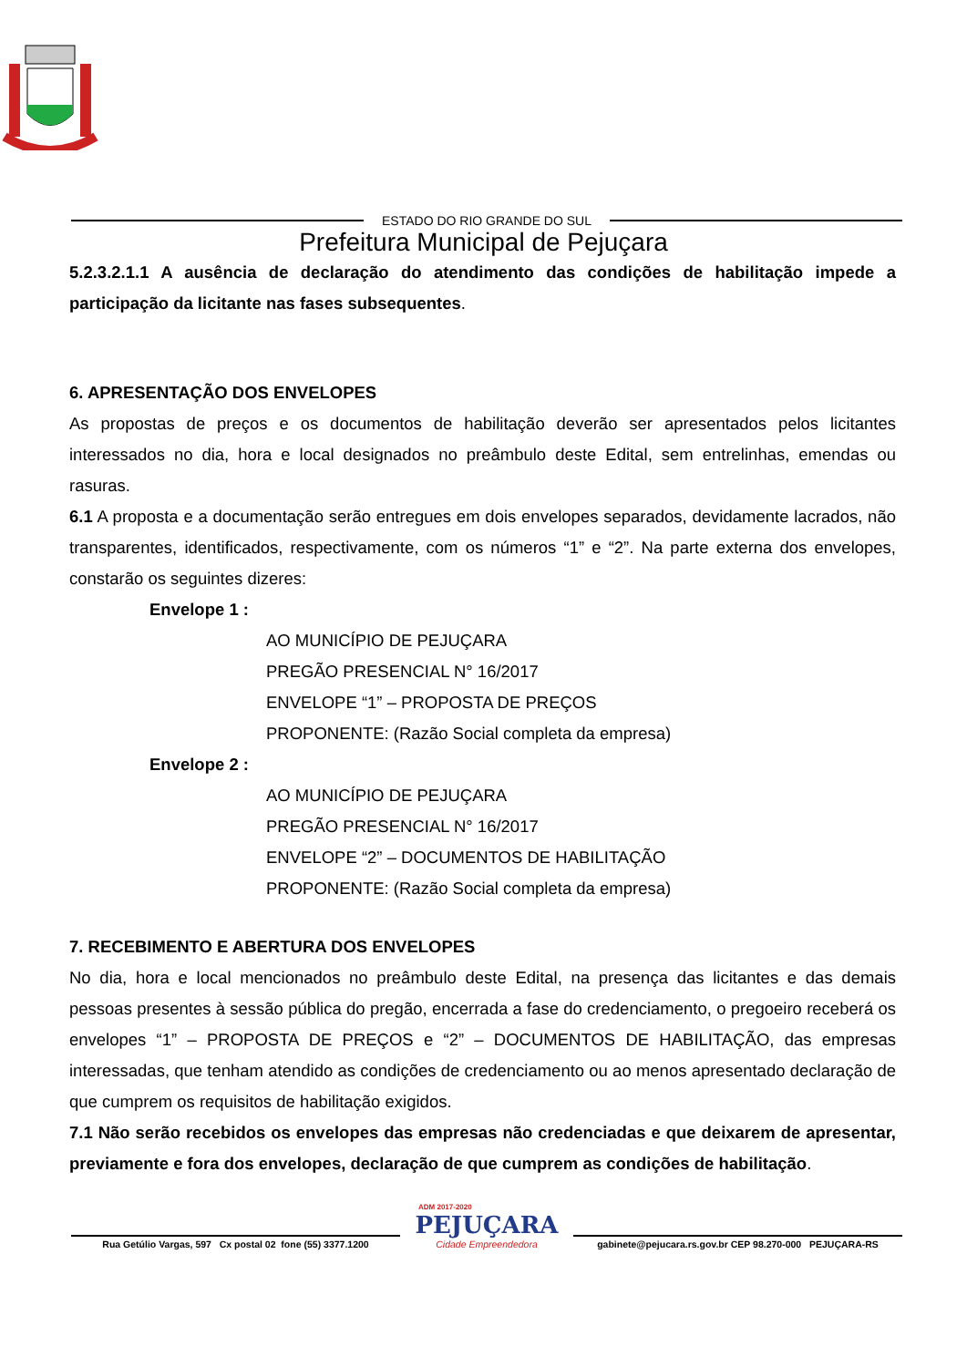ESTADO DO RIO GRANDE DO SUL
Prefeitura Municipal de Pejuçara
5.2.3.2.1.1 A ausência de declaração do atendimento das condições de habilitação impede a participação da licitante nas fases subsequentes.
6. APRESENTAÇÃO DOS ENVELOPES
As propostas de preços e os documentos de habilitação deverão ser apresentados pelos licitantes interessados no dia, hora e local designados no preâmbulo deste Edital, sem entrelinhas, emendas ou rasuras.
6.1 A proposta e a documentação serão entregues em dois envelopes separados, devidamente lacrados, não transparentes, identificados, respectivamente, com os números “1” e “2”. Na parte externa dos envelopes, constarão os seguintes dizeres:
Envelope 1 :
AO MUNICÍPIO DE PEJUÇARA
PREGÃO PRESENCIAL N° 16/2017
ENVELOPE “1” – PROPOSTA DE PREÇOS
PROPONENTE: (Razão Social completa da empresa)
Envelope 2 :
AO MUNICÍPIO DE PEJUÇARA
PREGÃO PRESENCIAL N° 16/2017
ENVELOPE “2” – DOCUMENTOS DE HABILITAÇÃO
PROPONENTE: (Razão Social completa da empresa)
7. RECEBIMENTO E ABERTURA DOS ENVELOPES
No dia, hora e local mencionados no preâmbulo deste Edital, na presença das licitantes e das demais pessoas presentes à sessão pública do pregão, encerrada a fase do credenciamento, o pregoeiro receberá os envelopes “1” – PROPOSTA DE PREÇOS e “2” – DOCUMENTOS DE HABILITAÇÃO, das empresas interessadas, que tenham atendido as condições de credenciamento ou ao menos apresentado declaração de que cumprem os requisitos de habilitação exigidos.
7.1 Não serão recebidos os envelopes das empresas não credenciadas e que deixarem de apresentar, previamente e fora dos envelopes, declaração de que cumprem as condições de habilitação.
Rua Getúlio Vargas, 597 Cx postal 02 fone (55) 3377.1200
ADM 2017-2020
PEJUÇARA
Cidade Empreendedora
gabinete@pejucara.rs.gov.br CEP 98.270-000 PEJUÇARA-RS